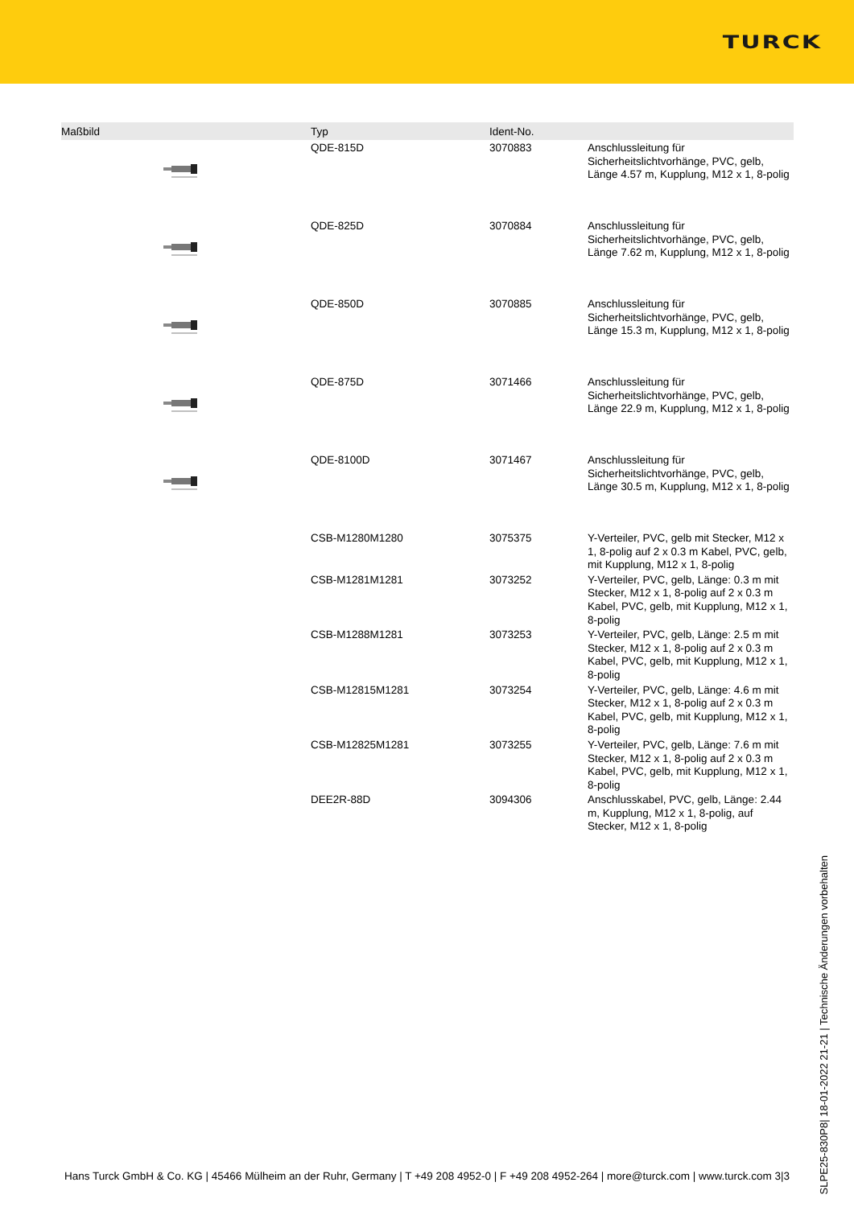TURCK
| Maßbild | Typ | Ident-No. | |
| --- | --- | --- | --- |
| | QDE-815D | 3070883 | Anschlussleitung für Sicherheitslichtvorhänge, PVC, gelb, Länge 4.57 m, Kupplung, M12 x 1, 8-polig |
| | QDE-825D | 3070884 | Anschlussleitung für Sicherheitslichtvorhänge, PVC, gelb, Länge 7.62 m, Kupplung, M12 x 1, 8-polig |
| | QDE-850D | 3070885 | Anschlussleitung für Sicherheitslichtvorhänge, PVC, gelb, Länge 15.3 m, Kupplung, M12 x 1, 8-polig |
| | QDE-875D | 3071466 | Anschlussleitung für Sicherheitslichtvorhänge, PVC, gelb, Länge 22.9 m, Kupplung, M12 x 1, 8-polig |
| | QDE-8100D | 3071467 | Anschlussleitung für Sicherheitslichtvorhänge, PVC, gelb, Länge 30.5 m, Kupplung, M12 x 1, 8-polig |
| | CSB-M1280M1280 | 3075375 | Y-Verteiler, PVC, gelb mit Stecker, M12 x 1, 8-polig auf 2 x 0.3 m Kabel, PVC, gelb, mit Kupplung, M12 x 1, 8-polig |
| | CSB-M1281M1281 | 3073252 | Y-Verteiler, PVC, gelb, Länge: 0.3 m mit Stecker, M12 x 1, 8-polig auf 2 x 0.3 m Kabel, PVC, gelb, mit Kupplung, M12 x 1, 8-polig |
| | CSB-M1288M1281 | 3073253 | Y-Verteiler, PVC, gelb, Länge: 2.5 m mit Stecker, M12 x 1, 8-polig auf 2 x 0.3 m Kabel, PVC, gelb, mit Kupplung, M12 x 1, 8-polig |
| | CSB-M12815M1281 | 3073254 | Y-Verteiler, PVC, gelb, Länge: 4.6 m mit Stecker, M12 x 1, 8-polig auf 2 x 0.3 m Kabel, PVC, gelb, mit Kupplung, M12 x 1, 8-polig |
| | CSB-M12825M1281 | 3073255 | Y-Verteiler, PVC, gelb, Länge: 7.6 m mit Stecker, M12 x 1, 8-polig auf 2 x 0.3 m Kabel, PVC, gelb, mit Kupplung, M12 x 1, 8-polig |
| | DEE2R-88D | 3094306 | Anschlusskabel, PVC, gelb, Länge: 2.44 m, Kupplung, M12 x 1, 8-polig, auf Stecker, M12 x 1, 8-polig |
SLPE25-830P8| 18-01-2022 21-21 | Technische Änderungen vorbehalten
Hans Turck GmbH & Co. KG | 45466 Mülheim an der Ruhr, Germany | T +49 208 4952-0 | F +49 208 4952-264 | more@turck.com | www.turck.com 3|3